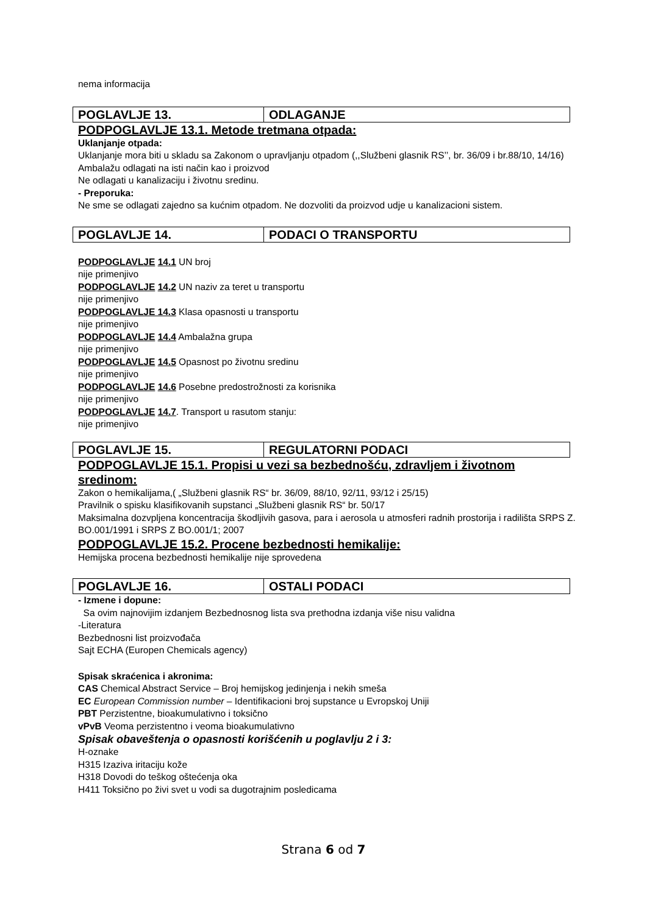nema informacija
| POGLAVLJE 13. | ODLAGANJE |
PODPOGLAVLJE 13.1. Metode tretmana otpada:
Uklanjanje otpada:
Uklanjanje mora biti u skladu sa Zakonom o upravljanju otpadom (,,Službeni glasnik RS’’, br. 36/09 i br.88/10, 14/16)
Ambalažu odlagati na isti način kao i proizvod
Ne odlagati u kanalizaciju i životnu sredinu.
- Preporuka:
Ne sme se odlagati zajedno sa kućnim otpadom. Ne dozvoliti da proizvod udje u kanalizacioni sistem.
| POGLAVLJE 14. | PODACI O TRANSPORTU |
PODPOGLAVLJE 14.1 UN broj
nije primenjivo
PODPOGLAVLJE 14.2 UN naziv za teret u transportu
nije primenjivo
PODPOGLAVLJE 14.3 Klasa opasnosti u transportu
nije primenjivo
PODPOGLAVLJE 14.4 Ambalažna grupa
nije primenjivo
PODPOGLAVLJE 14.5 Opasnost po životnu sredinu
nije primenjivo
PODPOGLAVLJE 14.6 Posebne predostrožnosti za korisnika
nije primenjivo
PODPOGLAVLJE 14.7. Transport u rasutom stanju:
nije primenjivo
| POGLAVLJE 15. | REGULATORNI PODACI |
PODPOGLAVLJE 15.1. Propisi u vezi sa bezbednošću, zdravljem i životnom sredinom:
Zakon o hemikalijama,( „Službeni glasnik RS“ br. 36/09, 88/10, 92/11, 93/12 i 25/15)
Pravilnik o spisku klasifikovanih supstanci „Službeni glasnik RS“ br. 50/17
Maksimalna dozvpljena koncentracija škodljivih gasova, para i aerosola u atmosferi radnih prostorija i radilišta SRPS Z. BO.001/1991 i SRPS Z BO.001/1; 2007
PODPOGLAVLJE 15.2. Procene bezbednosti hemikalije:
Hemijska procena bezbednosti hemikalije nije sprovedena
| POGLAVLJE 16. | OSTALI PODACI |
- Izmene i dopune:
Sa ovim najnovijim izdanjem Bezbednosnog lista sva prethodna izdanja više nisu validna
-Literatura
Bezbednosni list proizvođača
Sajt ECHA (Europen Chemicals agency)
Spisak skraćenica i akronima:
CAS Chemical Abstract Service – Broj hemijskog jedinjenja i nekih smeša
EC European Commission number – Identifikacioni broj supstance u Evropskoj Uniji
PBT Perzistentne, bioakumulativno i toksično
vPvB Veoma perzistentno i veoma bioakumulativno
Spisak obaveštenja o opasnosti korišćenih u poglavlju 2 i 3:
H-oznake
H315 Izaziva iritaciju kože
H318 Dovodi do teškog oštećenja oka
H411 Toksično po živi svet u vodi sa dugotrajnim posledicama
Strana 6 od 7